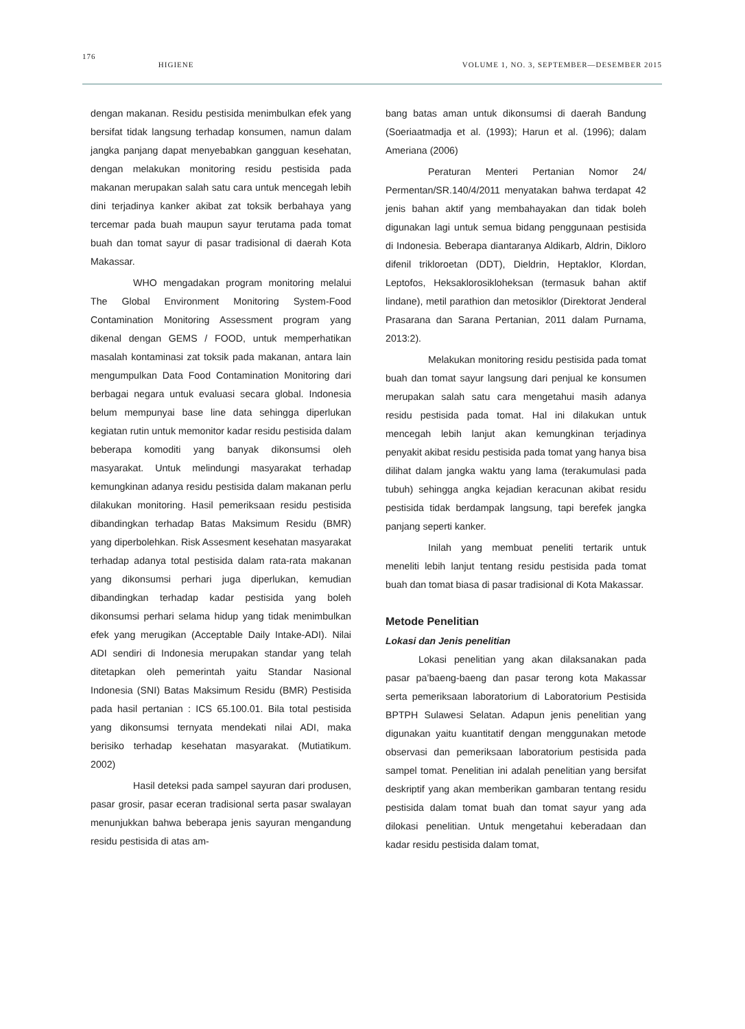176 HIGIENE VOLUME 1, NO. 3, SEPTEMBER—DESEMBER 2015
dengan makanan. Residu pestisida menimbulkan efek yang bersifat tidak langsung terhadap konsumen, namun dalam jangka panjang dapat menyebabkan gangguan kesehatan, dengan melakukan monitoring residu pestisida pada makanan merupakan salah satu cara untuk mencegah lebih dini terjadinya kanker akibat zat toksik berbahaya yang tercemar pada buah maupun sayur terutama pada tomat buah dan tomat sayur di pasar tradisional di daerah Kota Makassar.
WHO mengadakan program monitoring melalui The Global Environment Monitoring System-Food Contamination Monitoring Assessment program yang dikenal dengan GEMS / FOOD, untuk memperhatikan masalah kontaminasi zat toksik pada makanan, antara lain mengumpulkan Data Food Contamination Monitoring dari berbagai negara untuk evaluasi secara global. Indonesia belum mempunyai base line data sehingga diperlukan kegiatan rutin untuk memonitor kadar residu pestisida dalam beberapa komoditi yang banyak dikonsumsi oleh masyarakat. Untuk melindungi masyarakat terhadap kemungkinan adanya residu pestisida dalam makanan perlu dilakukan monitoring. Hasil pemeriksaan residu pestisida dibandingkan terhadap Batas Maksimum Residu (BMR) yang diperbolehkan. Risk Assesment kesehatan masyarakat terhadap adanya total pestisida dalam rata-rata makanan yang dikonsumsi perhari juga diperlukan, kemudian dibandingkan terhadap kadar pestisida yang boleh dikonsumsi perhari selama hidup yang tidak menimbulkan efek yang merugikan (Acceptable Daily Intake-ADI). Nilai ADI sendiri di Indonesia merupakan standar yang telah ditetapkan oleh pemerintah yaitu Standar Nasional Indonesia (SNI) Batas Maksimum Residu (BMR) Pestisida pada hasil pertanian : ICS 65.100.01. Bila total pestisida yang dikonsumsi ternyata mendekati nilai ADI, maka berisiko terhadap kesehatan masyarakat. (Mutiatikum. 2002)
Hasil deteksi pada sampel sayuran dari produsen, pasar grosir, pasar eceran tradisional serta pasar swalayan menunjukkan bahwa beberapa jenis sayuran mengandung residu pestisida di atas am-
bang batas aman untuk dikonsumsi di daerah Bandung (Soeriaatmadja et al. (1993); Harun et al. (1996); dalam Ameriana (2006)
Peraturan Menteri Pertanian Nomor 24/ Permentan/SR.140/4/2011 menyatakan bahwa terdapat 42 jenis bahan aktif yang membahayakan dan tidak boleh digunakan lagi untuk semua bidang penggunaan pestisida di Indonesia. Beberapa diantaranya Aldikarb, Aldrin, Dikloro difenil trikloroetan (DDT), Dieldrin, Heptaklor, Klordan, Leptofos, Heksaklorosikloheksan (termasuk bahan aktif lindane), metil parathion dan metosiklor (Direktorat Jenderal Prasarana dan Sarana Pertanian, 2011 dalam Purnama, 2013:2).
Melakukan monitoring residu pestisida pada tomat buah dan tomat sayur langsung dari penjual ke konsumen merupakan salah satu cara mengetahui masih adanya residu pestisida pada tomat. Hal ini dilakukan untuk mencegah lebih lanjut akan kemungkinan terjadinya penyakit akibat residu pestisida pada tomat yang hanya bisa dilihat dalam jangka waktu yang lama (terakumulasi pada tubuh) sehingga angka kejadian keracunan akibat residu pestisida tidak berdampak langsung, tapi berefek jangka panjang seperti kanker.
Inilah yang membuat peneliti tertarik untuk meneliti lebih lanjut tentang residu pestisida pada tomat buah dan tomat biasa di pasar tradisional di Kota Makassar.
Metode Penelitian
Lokasi dan Jenis penelitian
Lokasi penelitian yang akan dilaksanakan pada pasar pa’baeng-baeng dan pasar terong kota Makassar serta pemeriksaan laboratorium di Laboratorium Pestisida BPTPH Sulawesi Selatan. Adapun jenis penelitian yang digunakan yaitu kuantitatif dengan menggunakan metode observasi dan pemeriksaan laboratorium pestisida pada sampel tomat. Penelitian ini adalah penelitian yang bersifat deskriptif yang akan memberikan gambaran tentang residu pestisida dalam tomat buah dan tomat sayur yang ada dilokasi penelitian. Untuk mengetahui keberadaan dan kadar residu pestisida dalam tomat,